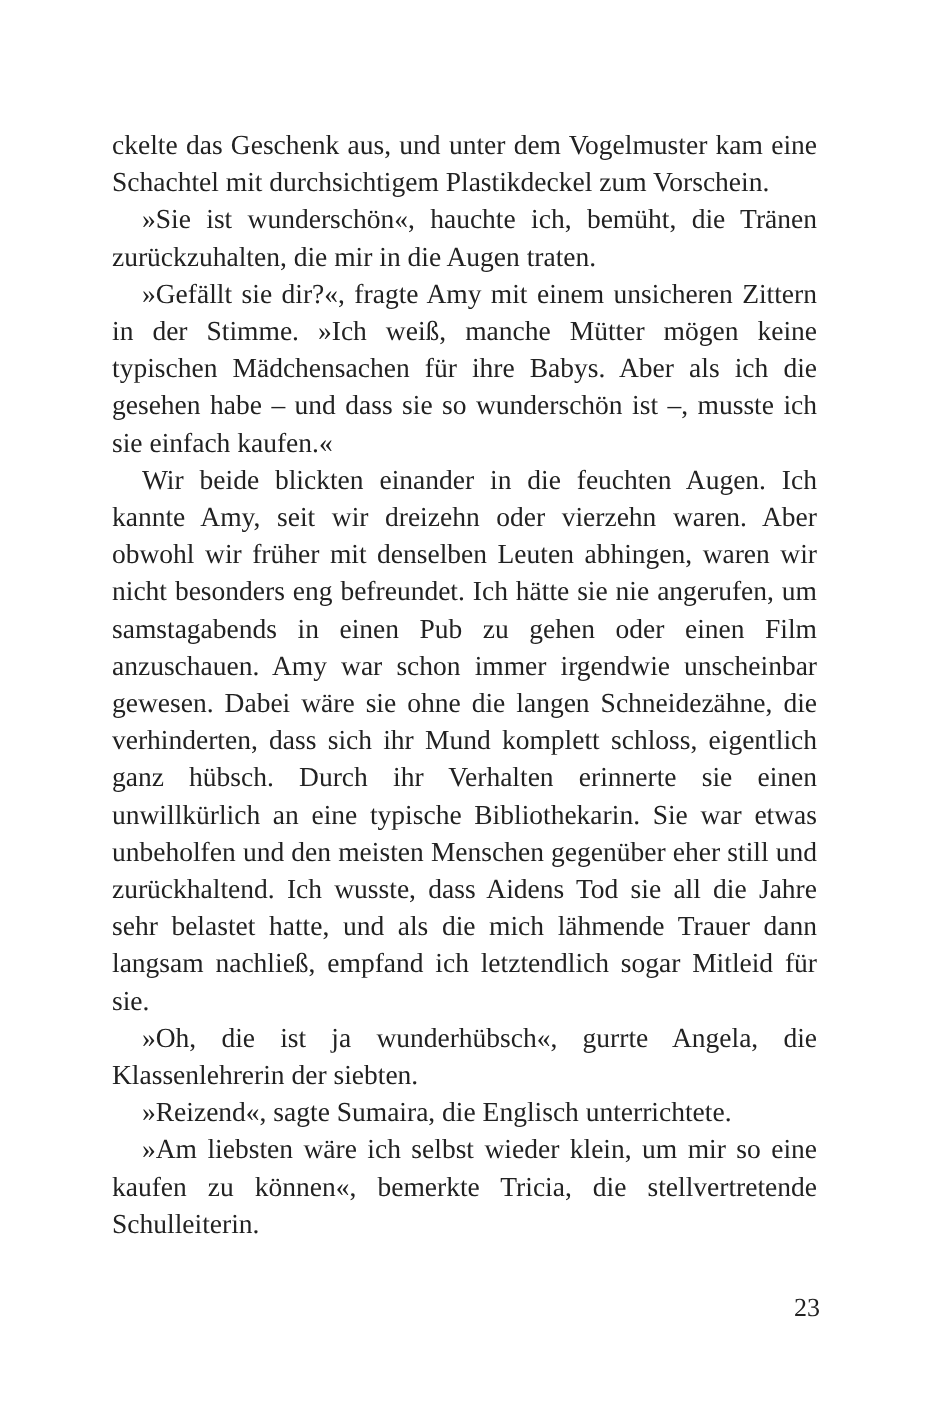ckelte das Geschenk aus, und unter dem Vogelmuster kam eine Schachtel mit durchsichtigem Plastikdeckel zum Vorschein.
»Sie ist wunderschön«, hauchte ich, bemüht, die Tränen zurückzuhalten, die mir in die Augen traten.
»Gefällt sie dir?«, fragte Amy mit einem unsicheren Zittern in der Stimme. »Ich weiß, manche Mütter mögen keine typischen Mädchensachen für ihre Babys. Aber als ich die gesehen habe – und dass sie so wunderschön ist –, musste ich sie einfach kaufen.«
Wir beide blickten einander in die feuchten Augen. Ich kannte Amy, seit wir dreizehn oder vierzehn waren. Aber obwohl wir früher mit denselben Leuten abhingen, waren wir nicht besonders eng befreundet. Ich hätte sie nie angerufen, um samstagabends in einen Pub zu gehen oder einen Film anzuschauen. Amy war schon immer irgendwie unscheinbar gewesen. Dabei wäre sie ohne die langen Schneidezähne, die verhinderten, dass sich ihr Mund komplett schloss, eigentlich ganz hübsch. Durch ihr Verhalten erinnerte sie einen unwillkürlich an eine typische Bibliothekarin. Sie war etwas unbeholfen und den meisten Menschen gegenüber eher still und zurückhaltend. Ich wusste, dass Aidens Tod sie all die Jahre sehr belastet hatte, und als die mich lähmende Trauer dann langsam nachließ, empfand ich letztendlich sogar Mitleid für sie.
»Oh, die ist ja wunderhübsch«, gurrte Angela, die Klassenlehrerin der siebten.
»Reizend«, sagte Sumaira, die Englisch unterrichtete.
»Am liebsten wäre ich selbst wieder klein, um mir so eine kaufen zu können«, bemerkte Tricia, die stellvertretende Schulleiterin.
23